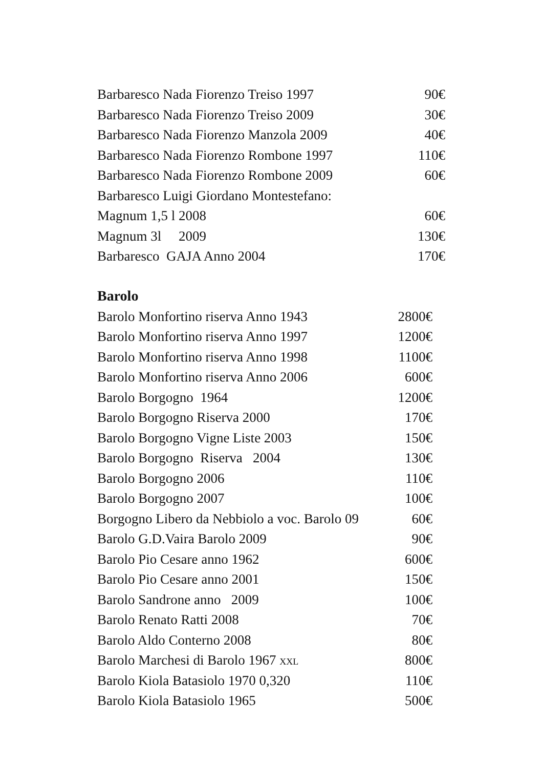Barbaresco Nada Fiorenzo Treiso 1997 90€
Barbaresco Nada Fiorenzo Treiso 2009 30€
Barbaresco Nada Fiorenzo Manzola 2009 40€
Barbaresco Nada Fiorenzo Rombone 1997 110€
Barbaresco Nada Fiorenzo Rombone 2009 60€
Barbaresco Luigi Giordano Montestefano:
Magnum 1,5 l 2008 60€
Magnum 3l 2009 130€
Barbaresco GAJA Anno 2004 170€
Barolo
Barolo Monfortino riserva Anno 1943 2800€
Barolo Monfortino riserva Anno 1997 1200€
Barolo Monfortino riserva Anno 1998 1100€
Barolo Monfortino riserva Anno 2006 600€
Barolo Borgogno 1964 1200€
Barolo Borgogno Riserva 2000 170€
Barolo Borgogno Vigne Liste 2003 150€
Barolo Borgogno Riserva 2004 130€
Barolo Borgogno 2006 110€
Barolo Borgogno 2007 100€
Borgogno Libero da Nebbiolo a voc. Barolo 09 60€
Barolo G.D.Vaira Barolo 2009 90€
Barolo Pio Cesare anno 1962 600€
Barolo Pio Cesare anno 2001 150€
Barolo Sandrone anno 2009 100€
Barolo Renato Ratti 2008 70€
Barolo Aldo Conterno 2008 80€
Barolo Marchesi di Barolo 1967 XXL 800€
Barolo Kiola Batasiolo 1970 0,320 110€
Barolo Kiola Batasiolo 1965 500€